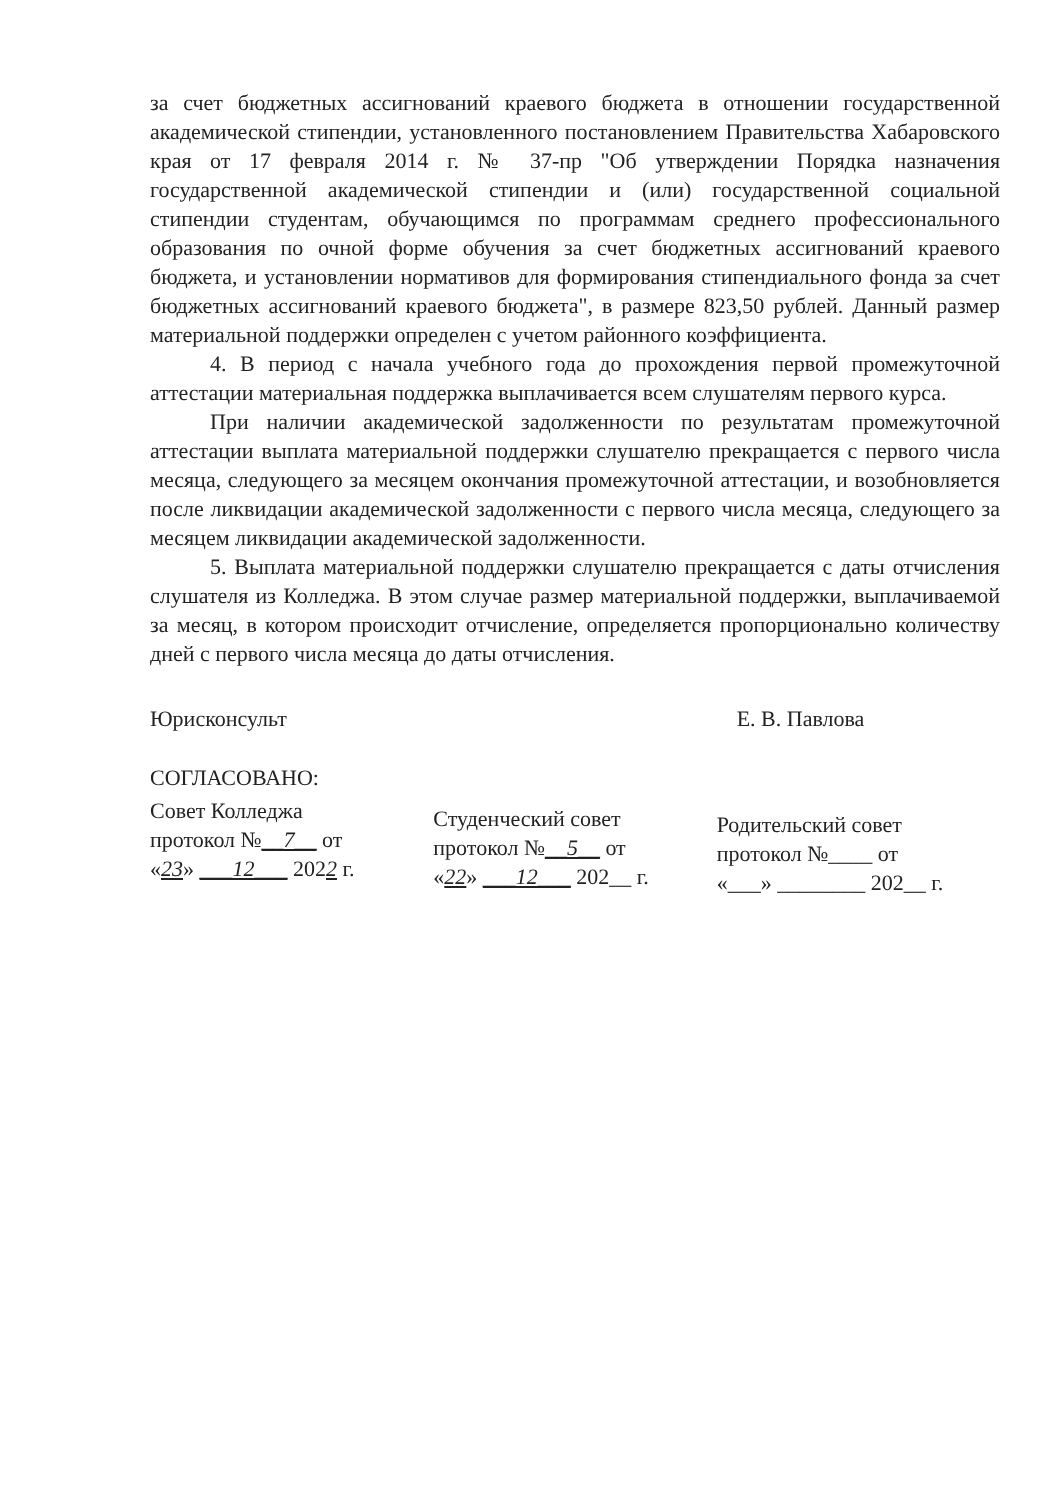за счет бюджетных ассигнований краевого бюджета в отношении государственной академической стипендии, установленного постановлением Правительства Хабаровского края от 17 февраля 2014 г. № 37-пр "Об утверждении Порядка назначения государственной академической стипендии и (или) государственной социальной стипендии студентам, обучающимся по программам среднего профессионального образования по очной форме обучения за счет бюджетных ассигнований краевого бюджета, и установлении нормативов для формирования стипендиального фонда за счет бюджетных ассигнований краевого бюджета", в размере 823,50 рублей. Данный размер материальной поддержки определен с учетом районного коэффициента.
4. В период с начала учебного года до прохождения первой промежуточной аттестации материальная поддержка выплачивается всем слушателям первого курса.
При наличии академической задолженности по результатам промежуточной аттестации выплата материальной поддержки слушателю прекращается с первого числа месяца, следующего за месяцем окончания промежуточной аттестации, и возобновляется после ликвидации академической задолженности с первого числа месяца, следующего за месяцем ликвидации академической задолженности.
5. Выплата материальной поддержки слушателю прекращается с даты отчисления слушателя из Колледжа. В этом случае размер материальной поддержки, выплачиваемой за месяц, в котором происходит отчисление, определяется пропорционально количеству дней с первого числа месяца до даты отчисления.
Юрисконсульт Е. В. Павлова
СОГЛАСОВАНО:
Совет Колледжа
протокол №__7__ от
«23» ___12___ 2022 г.
Студенческий совет
протокол №__5__ от
«22» ___12___ 202__ г.
Родительский совет
протокол №____ от
«___» ________ 202__ г.